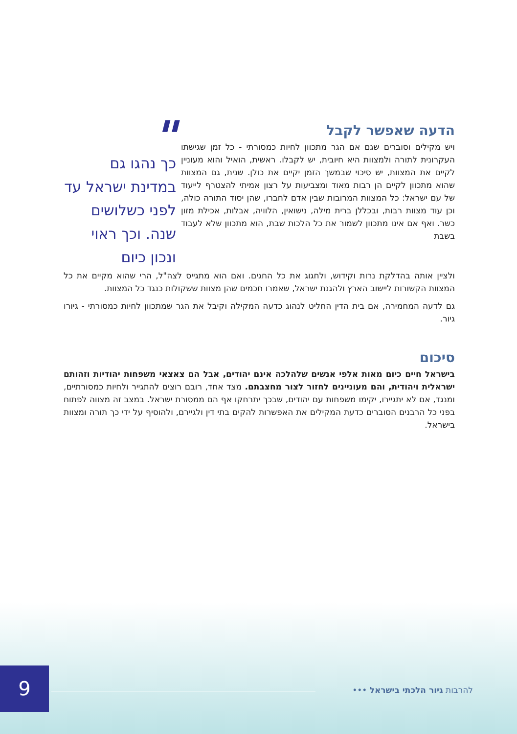הדעה שאפשר לקבל
ויש מקילים וסוברים שגם אם הגר מתכוון לחיות כמסורתי - כל זמן שגישתו העקרונית לתורה ולמצוות היא חיובית, יש לקבלו. ראשית, הואיל והוא מעוניין לקיים את המצוות, יש סיכוי שבמשך הזמן יקיים את כולן. שנית, גם המצוות שהוא מתכוון לקיים הן רבות מאוד ומצביעות על רצון אמיתי להצטרף לייעוד של עם ישראל: כל המצוות המרובות שבין אדם לחברו, שהן יסוד התורה כולה, וכן עוד מצוות רבות, ובכללן ברית מילה, נישואין, הלוויה, אבלות, אכילת מזון כשר. ואף אם אינו מתכוון לשמור את כל הלכות שבת, הוא מתכוון שלא לעבוד בשבת
"
כך נהגו גם במדינת ישראל עד לפני כשלושים שנה. וכך ראוי ונכון כיום
ולציין אותה בהדלקת נרות וקידוש, ולחגוג את כל החגים. ואם הוא מתגייס לצה"ל, הרי שהוא מקיים את כל המצוות הקשורות ליישוב הארץ ולהגנת ישראל, שאמרו חכמים שהן מצוות ששקולות כנגד כל המצוות.
גם לדעה המחמירה, אם בית הדין החליט לנהוג כדעה המקילה וקיבל את הגר שמתכוון לחיות כמסורתי - גיורו גיור.
סיכום
בישראל חיים כיום מאות אלפי אנשים שלהלכה אינם יהודים, אבל הם צאצאי משפחות יהודיות וזהותם ישראלית ויהודית, והם מעוניינים לחזור לצור מחצבתם. מצד אחד, רובם רוצים להתגייר ולחיות כמסורתיים, ומנגד, אם לא יתגיירו, יקימו משפחות עם יהודים, שבכך יתרחקו אף הם ממסורת ישראל. במצב זה מצווה לפתוח בפני כל הרבנים הסוברים כדעת המקילים את האפשרות להקים בתי דין ולגיירם, ולהוסיף על ידי כך תורה ומצוות בישראל.
9
להרבות גיור הלכתי בישראל •••